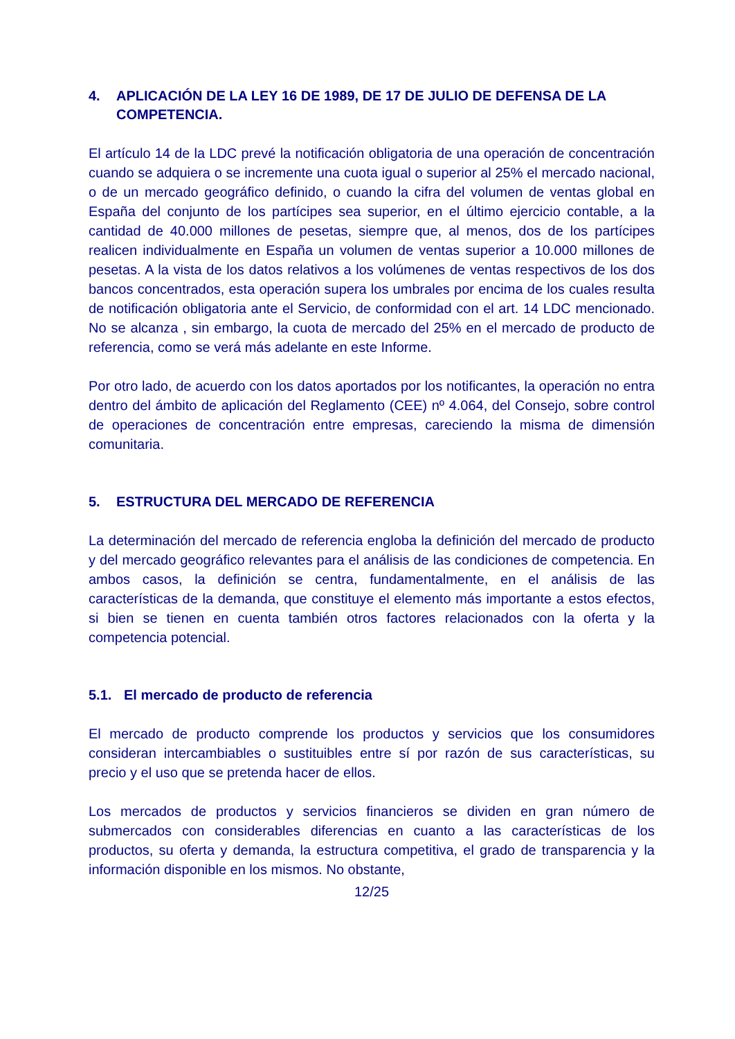4. APLICACIÓN DE LA LEY 16 DE 1989, DE 17 DE JULIO DE DEFENSA DE LA COMPETENCIA.
El artículo 14 de la LDC prevé la notificación obligatoria de una operación de concentración cuando se adquiera o se incremente una cuota igual o superior al 25% el mercado nacional, o de un mercado geográfico definido, o cuando la cifra del volumen de ventas global en España del conjunto de los partícipes sea superior, en el último ejercicio contable, a la cantidad de 40.000 millones de pesetas, siempre que, al menos, dos de los partícipes realicen individualmente en España un volumen de ventas superior a 10.000 millones de pesetas. A la vista de los datos relativos a los volúmenes de ventas respectivos de los dos bancos concentrados, esta operación supera los umbrales por encima de los cuales resulta de notificación obligatoria ante el Servicio, de conformidad con el art. 14 LDC mencionado. No se alcanza , sin embargo, la cuota de mercado del 25% en el mercado de producto de referencia, como se verá más adelante en este Informe.
Por otro lado, de acuerdo con los datos aportados por los notificantes, la operación no entra dentro del ámbito de aplicación del Reglamento (CEE) nº 4.064, del Consejo, sobre control de operaciones de concentración entre empresas, careciendo la misma de dimensión comunitaria.
5. ESTRUCTURA DEL MERCADO DE REFERENCIA
La determinación del mercado de referencia engloba la definición del mercado de producto y del mercado geográfico relevantes para el análisis de las condiciones de competencia. En ambos casos, la definición se centra, fundamentalmente, en el análisis de las características de la demanda, que constituye el elemento más importante a estos efectos, si bien se tienen en cuenta también otros factores relacionados con la oferta y la competencia potencial.
5.1. El mercado de producto de referencia
El mercado de producto comprende los productos y servicios que los consumidores consideran intercambiables o sustituibles entre sí por razón de sus características, su precio y el uso que se pretenda hacer de ellos.
Los mercados de productos y servicios financieros se dividen en gran número de submercados con considerables diferencias en cuanto a las características de los productos, su oferta y demanda, la estructura competitiva, el grado de transparencia y la información disponible en los mismos. No obstante,
12/25